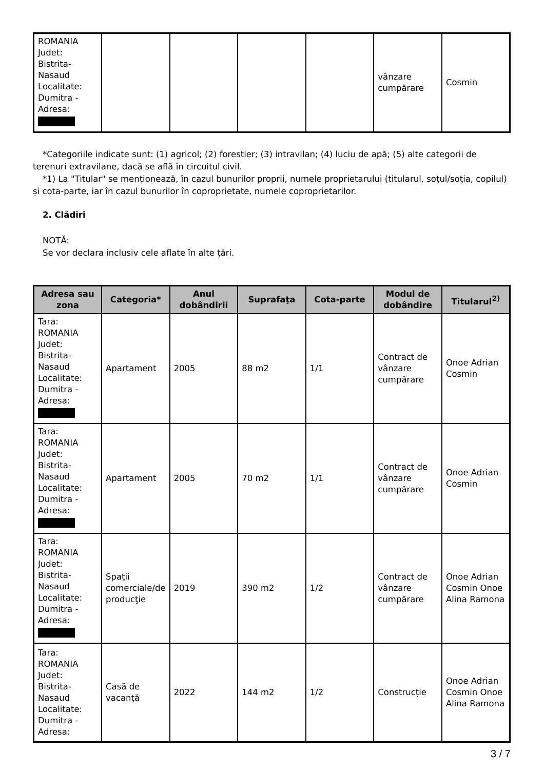| ROMANIA Judet: Bistrita-Nasaud Localitate: Dumitra - Adresa: | | | | | vânzare cumpărare | Cosmin |
*Categoriile indicate sunt: (1) agricol; (2) forestier; (3) intravilan; (4) luciu de apă; (5) alte categorii de terenuri extravilane, dacă se află în circuitul civil.
*1) La "Titular" se menţionează, în cazul bunurilor proprii, numele proprietarului (titularul, soţul/soţia, copilul) și cota-parte, iar în cazul bunurilor în coproprietate, numele coproprietarilor.
2. Clădiri
NOTĂ:
Se vor declara inclusiv cele aflate în alte ţări.
| Adresa sau zona | Categoria* | Anul dobândirii | Suprafaţa | Cota-parte | Modul de dobândire | Titularul<sup>2)</sup> |
| --- | --- | --- | --- | --- | --- | --- |
| Tara: ROMANIA Judet: Bistrita-Nasaud Localitate: Dumitra - Adresa: | Apartament | 2005 | 88 m2 | 1/1 | Contract de vânzare cumpărare | Onoe Adrian Cosmin |
| Tara: ROMANIA Judet: Bistrita-Nasaud Localitate: Dumitra - Adresa: | Apartament | 2005 | 70 m2 | 1/1 | Contract de vânzare cumpărare | Onoe Adrian Cosmin |
| Tara: ROMANIA Judet: Bistrita-Nasaud Localitate: Dumitra - Adresa: | Spaţii comerciale/de producţie | 2019 | 390 m2 | 1/2 | Contract de vânzare cumpărare | Onoe Adrian Cosmin Onoe Alina Ramona |
| Tara: ROMANIA Judet: Bistrita-Nasaud Localitate: Dumitra - Adresa: | Casă de vacanţă | 2022 | 144 m2 | 1/2 | Construcție | Onoe Adrian Cosmin Onoe Alina Ramona |
3 / 7